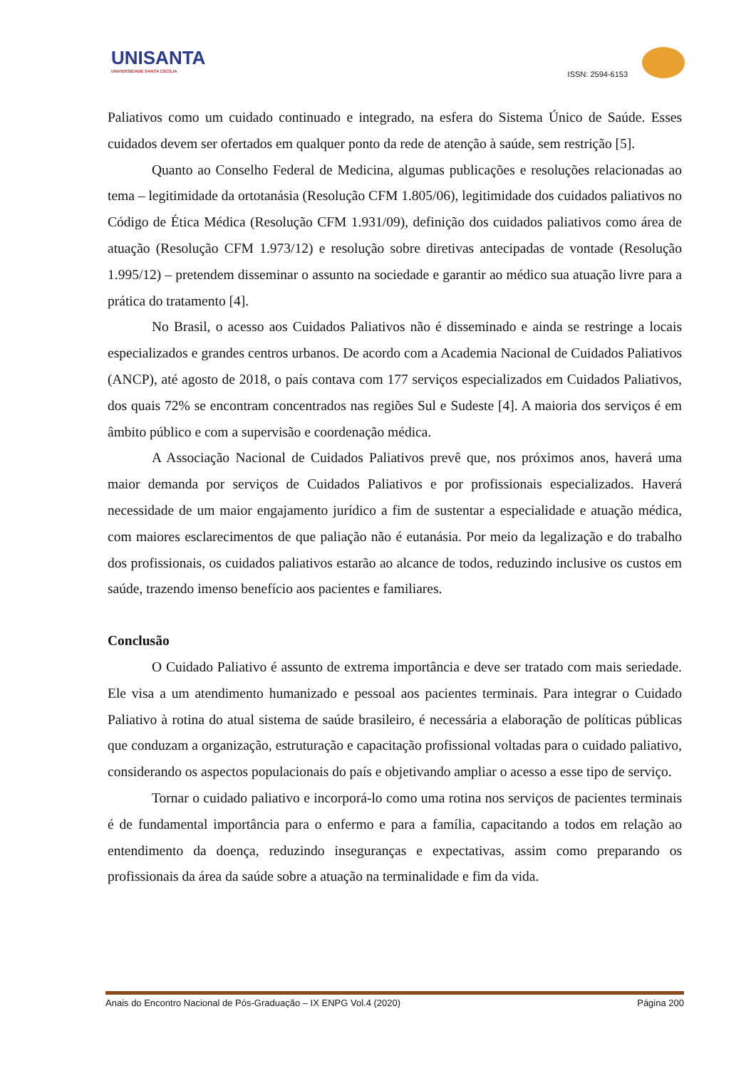UNISANTA
UNIVERSIDADE SANTA CECÍLIA
ISSN: 2594-6153
Paliativos como um cuidado continuado e integrado, na esfera do Sistema Único de Saúde. Esses cuidados devem ser ofertados em qualquer ponto da rede de atenção à saúde, sem restrição [5].
Quanto ao Conselho Federal de Medicina, algumas publicações e resoluções relacionadas ao tema – legitimidade da ortotanásia (Resolução CFM 1.805/06), legitimidade dos cuidados paliativos no Código de Ética Médica (Resolução CFM 1.931/09), definição dos cuidados paliativos como área de atuação (Resolução CFM 1.973/12) e resolução sobre diretivas antecipadas de vontade (Resolução 1.995/12) – pretendem disseminar o assunto na sociedade e garantir ao médico sua atuação livre para a prática do tratamento [4].
No Brasil, o acesso aos Cuidados Paliativos não é disseminado e ainda se restringe a locais especializados e grandes centros urbanos. De acordo com a Academia Nacional de Cuidados Paliativos (ANCP), até agosto de 2018, o país contava com 177 serviços especializados em Cuidados Paliativos, dos quais 72% se encontram concentrados nas regiões Sul e Sudeste [4]. A maioria dos serviços é em âmbito público e com a supervisão e coordenação médica.
A Associação Nacional de Cuidados Paliativos prevê que, nos próximos anos, haverá uma maior demanda por serviços de Cuidados Paliativos e por profissionais especializados. Haverá necessidade de um maior engajamento jurídico a fim de sustentar a especialidade e atuação médica, com maiores esclarecimentos de que paliação não é eutanásia. Por meio da legalização e do trabalho dos profissionais, os cuidados paliativos estarão ao alcance de todos, reduzindo inclusive os custos em saúde, trazendo imenso benefício aos pacientes e familiares.
Conclusão
O Cuidado Paliativo é assunto de extrema importância e deve ser tratado com mais seriedade. Ele visa a um atendimento humanizado e pessoal aos pacientes terminais. Para integrar o Cuidado Paliativo à rotina do atual sistema de saúde brasileiro, é necessária a elaboração de políticas públicas que conduzam a organização, estruturação e capacitação profissional voltadas para o cuidado paliativo, considerando os aspectos populacionais do país e objetivando ampliar o acesso a esse tipo de serviço.
Tornar o cuidado paliativo e incorporá-lo como uma rotina nos serviços de pacientes terminais é de fundamental importância para o enfermo e para a família, capacitando a todos em relação ao entendimento da doença, reduzindo inseguranças e expectativas, assim como preparando os profissionais da área da saúde sobre a atuação na terminalidade e fim da vida.
Anais do Encontro Nacional de Pós-Graduação – IX ENPG Vol.4 (2020) Página 200